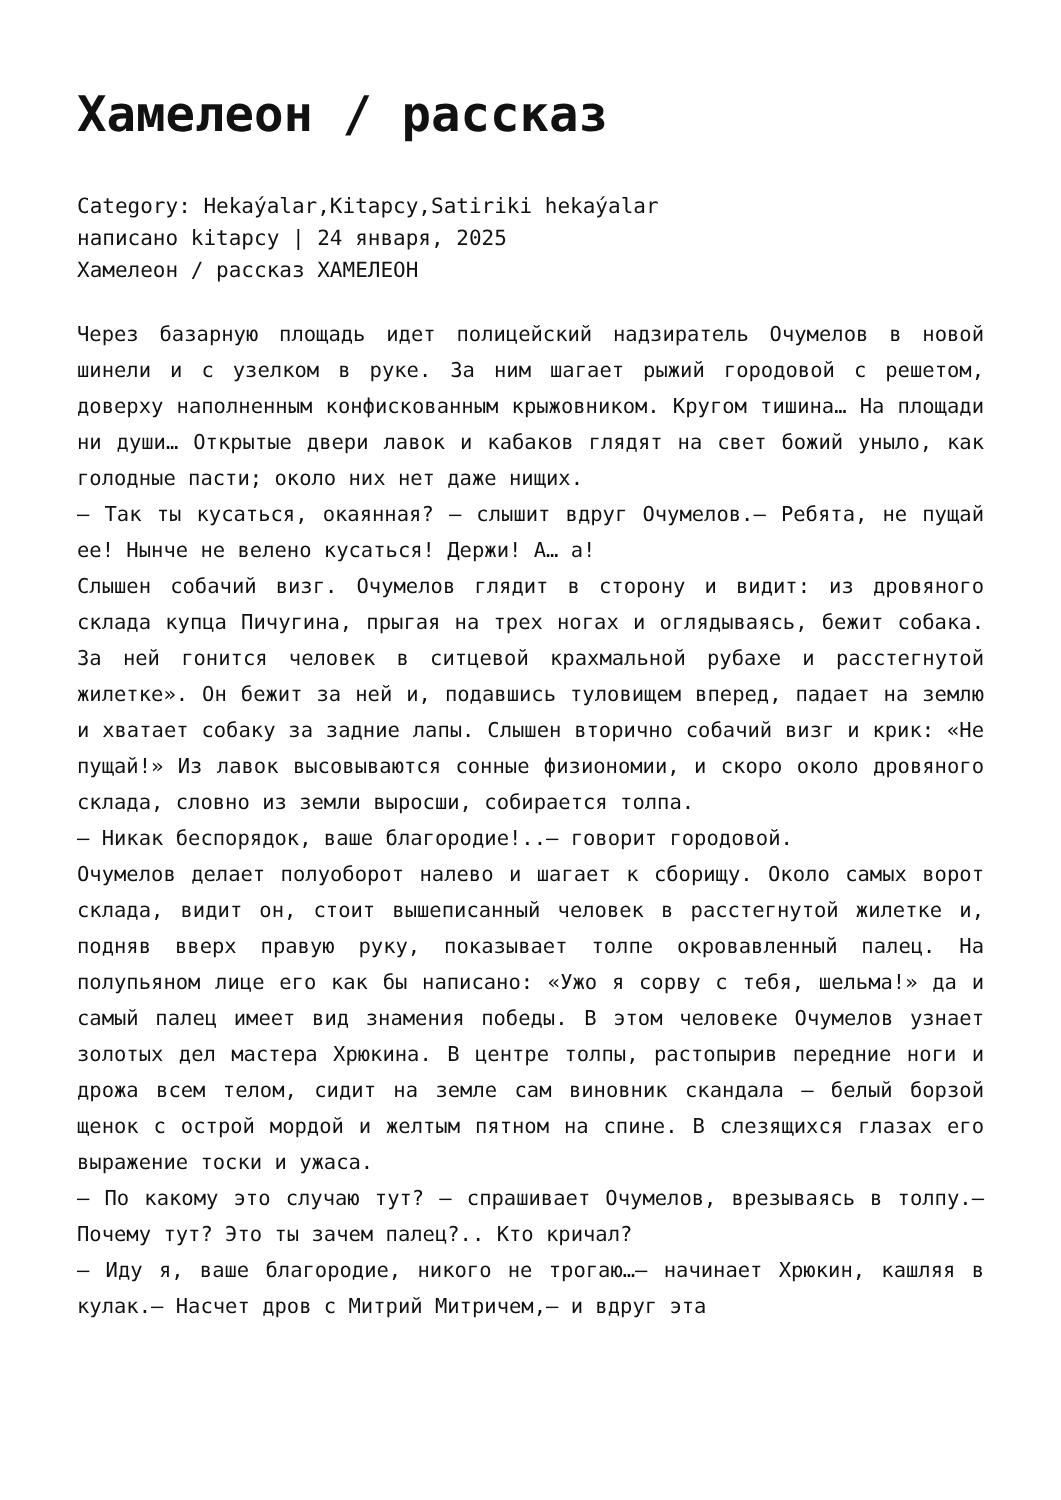Хамелеон / рассказ
Category: Hekaýalar,Kitapcy,Satiriki hekaýalar
написано kitapcy | 24 января, 2025
Хамелеон / рассказ ХАМЕЛЕОН
Через базарную площадь идет полицейский надзиратель Очумелов в новой шинели и с узелком в руке. За ним шагает рыжий городовой с решетом, доверху наполненным конфискованным крыжовником. Кругом тишина… На площади ни души… Открытые двери лавок и кабаков глядят на свет божий уныло, как голодные пасти; около них нет даже нищих.
— Так ты кусаться, окаянная? — слышит вдруг Очумелов.— Ребята, не пущай ее! Нынче не велено кусаться! Держи! А… а!
Слышен собачий визг. Очумелов глядит в сторону и видит: из дровяного склада купца Пичугина, прыгая на трех ногах и оглядываясь, бежит собака. За ней гонится человек в ситцевой крахмальной рубахе и расстегнутой жилетке». Он бежит за ней и, подавшись туловищем вперед, падает на землю и хватает собаку за задние лапы. Слышен вторично собачий визг и крик: «Не пущай!» Из лавок высовываются сонные физиономии, и скоро около дровяного склада, словно из земли выросши, собирается толпа.
— Никак беспорядок, ваше благородие!..— говорит городовой.
Очумелов делает полуоборот налево и шагает к сборищу. Около самых ворот склада, видит он, стоит вышеписанный человек в расстегнутой жилетке и, подняв вверх правую руку, показывает толпе окровавленный палец. На полупьяном лице его как бы написано: «Ужо я сорву с тебя, шельма!» да и самый палец имеет вид знамения победы. В этом человеке Очумелов узнает золотых дел мастера Хрюкина. В центре толпы, растопырив передние ноги и дрожа всем телом, сидит на земле сам виновник скандала — белый борзой щенок с острой мордой и желтым пятном на спине. В слезящихся глазах его выражение тоски и ужаса.
— По какому это случаю тут? — спрашивает Очумелов, врезываясь в толпу.— Почему тут? Это ты зачем палец?.. Кто кричал?
— Иду я, ваше благородие, никого не трогаю…— начинает Хрюкин, кашляя в кулак.— Насчет дров с Митрий Митричем,— и вдруг эта